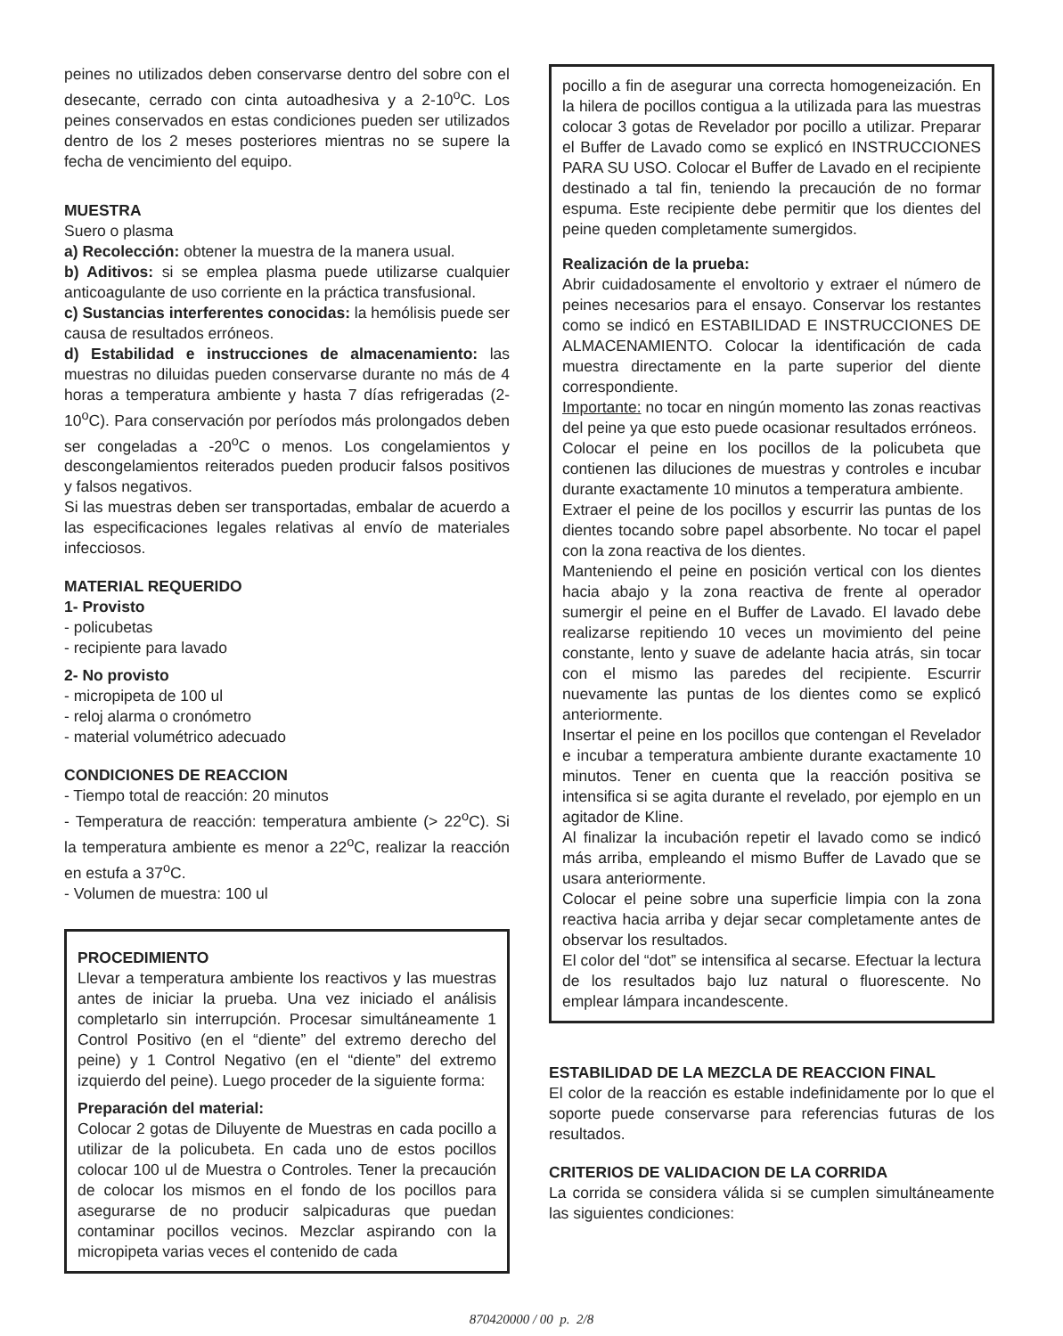peines no utilizados deben conservarse dentro del sobre con el desecante, cerrado con cinta autoadhesiva y a 2-10<sup>o</sup>C. Los peines conservados en estas condiciones pueden ser utilizados dentro de los 2 meses posteriores mientras no se supere la fecha de vencimiento del equipo.
MUESTRA
Suero o plasma
a) Recolección: obtener la muestra de la manera usual.
b) Aditivos: si se emplea plasma puede utilizarse cualquier anticoagulante de uso corriente en la práctica transfusional.
c) Sustancias interferentes conocidas: la hemólisis puede ser causa de resultados erróneos.
d) Estabilidad e instrucciones de almacenamiento: las muestras no diluidas pueden conservarse durante no más de 4 horas a temperatura ambiente y hasta 7 días refrigeradas (2-10<sup>o</sup>C). Para conservación por períodos más prolongados deben ser congeladas a -20<sup>o</sup>C o menos. Los congelamientos y descongelamientos reiterados pueden producir falsos positivos y falsos negativos.
Si las muestras deben ser transportadas, embalar de acuerdo a las especificaciones legales relativas al envío de materiales infecciosos.
MATERIAL REQUERIDO
1- Provisto
- policubetas
- recipiente para lavado
2- No provisto
- micropipeta de 100 ul
- reloj alarma o cronómetro
- material volumétrico adecuado
CONDICIONES DE REACCION
- Tiempo total de reacción: 20 minutos
- Temperatura de reacción: temperatura ambiente (> 22<sup>o</sup>C). Si la temperatura ambiente es menor a 22<sup>o</sup>C, realizar la reacción en estufa a 37<sup>o</sup>C.
- Volumen de muestra: 100 ul
PROCEDIMIENTO
Llevar a temperatura ambiente los reactivos y las muestras antes de iniciar la prueba. Una vez iniciado el análisis completarlo sin interrupción. Procesar simultáneamente 1 Control Positivo (en el “diente” del extremo derecho del peine) y 1 Control Negativo (en el “diente” del extremo izquierdo del peine). Luego proceder de la siguiente forma:
Preparación del material:
Colocar 2 gotas de Diluyente de Muestras en cada pocillo a utilizar de la policubeta. En cada uno de estos pocillos colocar 100 ul de Muestra o Controles. Tener la precaución de colocar los mismos en el fondo de los pocillos para asegurarse de no producir salpicaduras que puedan contaminar pocillos vecinos. Mezclar aspirando con la micropipeta varias veces el contenido de cada
pocillo a fin de asegurar una correcta homogeneización. En la hilera de pocillos contigua a la utilizada para las muestras colocar 3 gotas de Revelador por pocillo a utilizar. Preparar el Buffer de Lavado como se explicó en INSTRUCCIONES PARA SU USO. Colocar el Buffer de Lavado en el recipiente destinado a tal fin, teniendo la precaución de no formar espuma. Este recipiente debe permitir que los dientes del peine queden completamente sumergidos.
Realización de la prueba:
Abrir cuidadosamente el envoltorio y extraer el número de peines necesarios para el ensayo. Conservar los restantes como se indicó en ESTABILIDAD E INSTRUCCIONES DE ALMACENAMIENTO. Colocar la identificación de cada muestra directamente en la parte superior del diente correspondiente.
Importante: no tocar en ningún momento las zonas reactivas del peine ya que esto puede ocasionar resultados erróneos.
Colocar el peine en los pocillos de la policubeta que contienen las diluciones de muestras y controles e incubar durante exactamente 10 minutos a temperatura ambiente.
Extraer el peine de los pocillos y escurrir las puntas de los dientes tocando sobre papel absorbente. No tocar el papel con la zona reactiva de los dientes.
Manteniendo el peine en posición vertical con los dientes hacia abajo y la zona reactiva de frente al operador sumergir el peine en el Buffer de Lavado. El lavado debe realizarse repitiendo 10 veces un movimiento del peine constante, lento y suave de adelante hacia atrás, sin tocar con el mismo las paredes del recipiente. Escurrir nuevamente las puntas de los dientes como se explicó anteriormente.
Insertar el peine en los pocillos que contengan el Revelador e incubar a temperatura ambiente durante exactamente 10 minutos. Tener en cuenta que la reacción positiva se intensifica si se agita durante el revelado, por ejemplo en un agitador de Kline.
Al finalizar la incubación repetir el lavado como se indicó más arriba, empleando el mismo Buffer de Lavado que se usara anteriormente.
Colocar el peine sobre una superficie limpia con la zona reactiva hacia arriba y dejar secar completamente antes de observar los resultados.
El color del “dot” se intensifica al secarse. Efectuar la lectura de los resultados bajo luz natural o fluorescente. No emplear lámpara incandescente.
ESTABILIDAD DE LA MEZCLA DE REACCION FINAL
El color de la reacción es estable indefinidamente por lo que el soporte puede conservarse para referencias futuras de los resultados.
CRITERIOS DE VALIDACION DE LA CORRIDA
La corrida se considera válida si se cumplen simultáneamente las siguientes condiciones:
870420000 / 00 p. 2/8